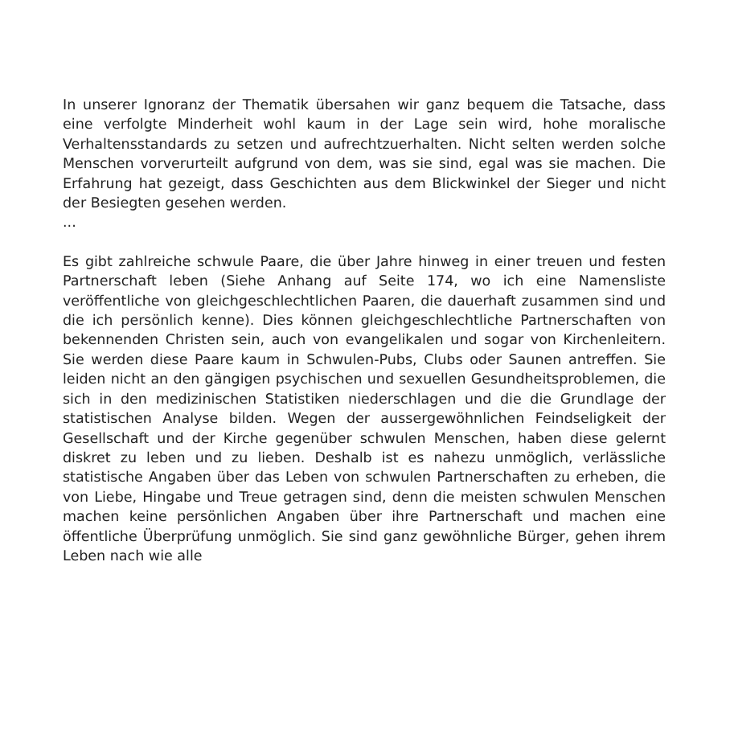In unserer Ignoranz der Thematik übersahen wir ganz bequem die Tatsache, dass eine verfolgte Minderheit wohl kaum in der Lage sein wird, hohe moralische Verhaltensstandards zu setzen und aufrechtzuerhalten. Nicht selten werden solche Menschen vorverurteilt aufgrund von dem, was sie sind, egal was sie machen. Die Erfahrung hat gezeigt, dass Geschichten aus dem Blickwinkel der Sieger und nicht der Besiegten gesehen werden.
...
Es gibt zahlreiche schwule Paare, die über Jahre hinweg in einer treuen und festen Partnerschaft leben (Siehe Anhang auf Seite 174, wo ich eine Namensliste veröffentliche von gleichgeschlechtlichen Paaren, die dauerhaft zusammen sind und die ich persönlich kenne). Dies können gleichgeschlechtliche Partnerschaften von bekennenden Christen sein, auch von evangelikalen und sogar von Kirchenleitern. Sie werden diese Paare kaum in Schwulen-Pubs, Clubs oder Saunen antreffen. Sie leiden nicht an den gängigen psychischen und sexuellen Gesundheitsproblemen, die sich in den medizinischen Statistiken niederschlagen und die die Grundlage der statistischen Analyse bilden. Wegen der aussergewöhnlichen Feindseligkeit der Gesellschaft und der Kirche gegenüber schwulen Menschen, haben diese gelernt diskret zu leben und zu lieben. Deshalb ist es nahezu unmöglich, verlässliche statistische Angaben über das Leben von schwulen Partnerschaften zu erheben, die von Liebe, Hingabe und Treue getragen sind, denn die meisten schwulen Menschen machen keine persönlichen Angaben über ihre Partnerschaft und machen eine öffentliche Überprüfung unmöglich. Sie sind ganz gewöhnliche Bürger, gehen ihrem Leben nach wie alle